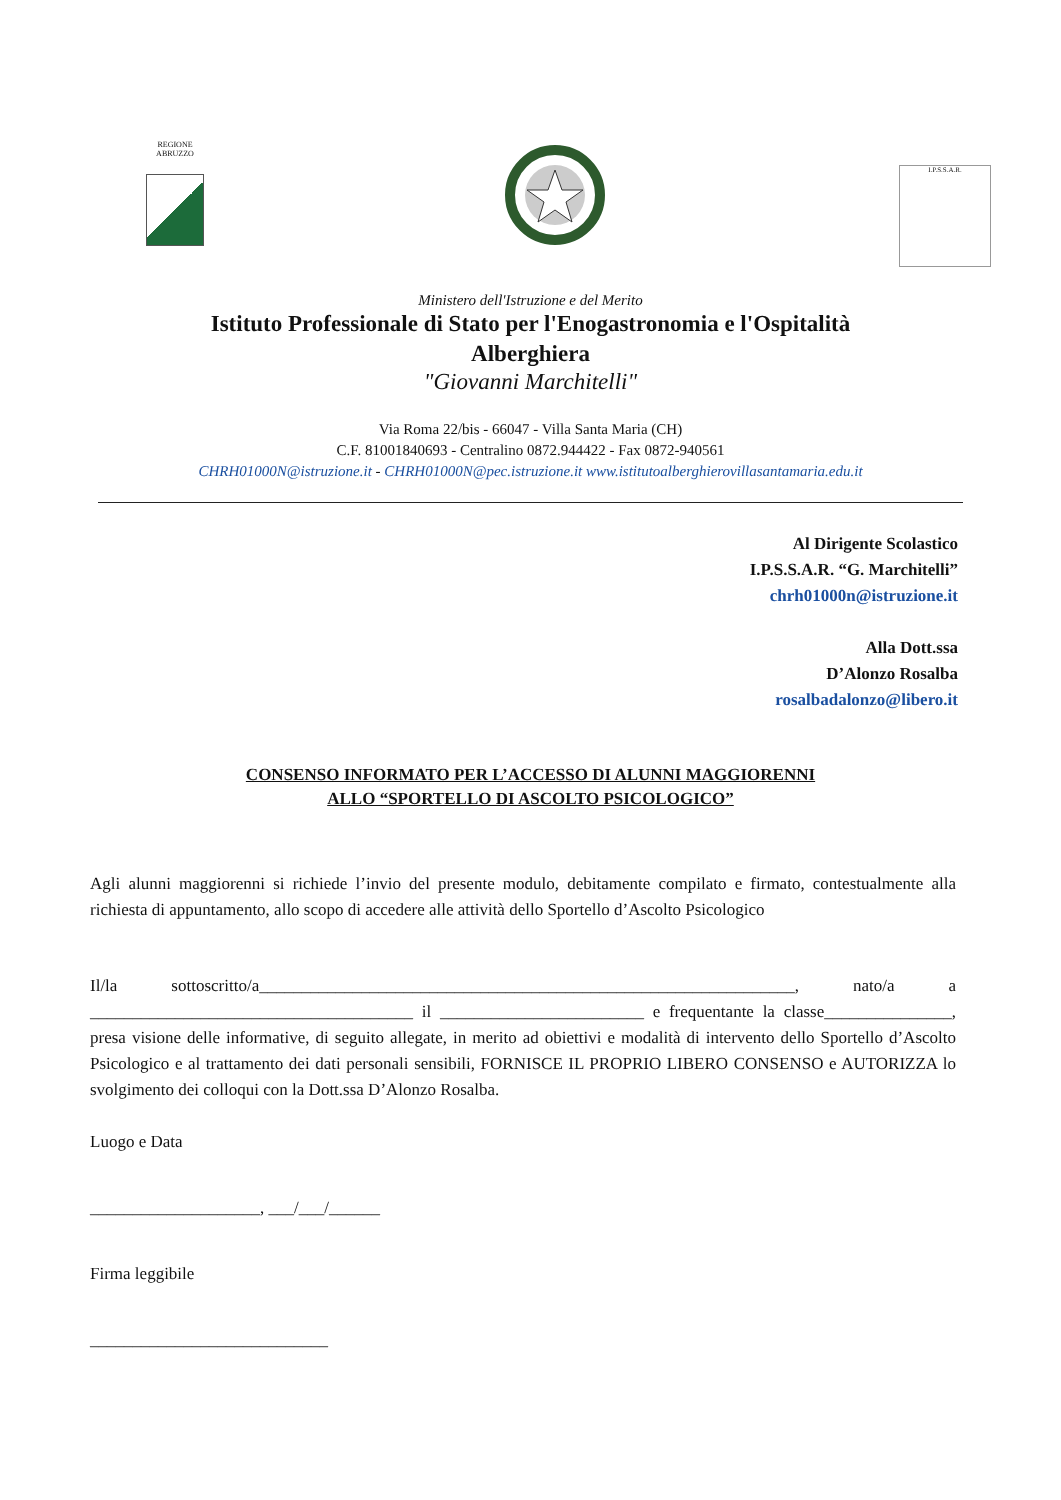REGIONE ABRUZZO
I.P.S.S.A.R.
Ministero dell'Istruzione e del Merito
Istituto Professionale di Stato per l'Enogastronomia e l'Ospitalità
Alberghiera
"Giovanni Marchitelli"
Via Roma 22/bis - 66047 - Villa Santa Maria (CH)
C.F. 81001840693 - Centralino 0872.944422 - Fax 0872-940561
CHRH01000N@istruzione.it - CHRH01000N@pec.istruzione.it www.istitutoalberghierovillasantamaria.edu.it
Al Dirigente Scolastico
I.P.S.S.A.R. “G. Marchitelli”
chrh01000n@istruzione.it
Alla Dott.ssa
D’Alonzo Rosalba
rosalbadalonzo@libero.it
CONSENSO INFORMATO PER L’ACCESSO DI ALUNNI MAGGIORENNI
ALLO “SPORTELLO DI ASCOLTO PSICOLOGICO”
Agli alunni maggiorenni si richiede l’invio del presente modulo, debitamente compilato e firmato, contestualmente alla richiesta di appuntamento, allo scopo di accedere alle attività dello Sportello d’Ascolto Psicologico
Il/la sottoscritto/a_______________________________________________________________, nato/a a ______________________________________ il ________________________ e frequentante la classe_______________, presa visione delle informative, di seguito allegate, in merito ad obiettivi e modalità di intervento dello Sportello d’Ascolto Psicologico e al trattamento dei dati personali sensibili, FORNISCE IL PROPRIO LIBERO CONSENSO e AUTORIZZA lo svolgimento dei colloqui con la Dott.ssa D’Alonzo Rosalba.
Luogo e Data
____________________, ___/___/______
Firma leggibile
____________________________